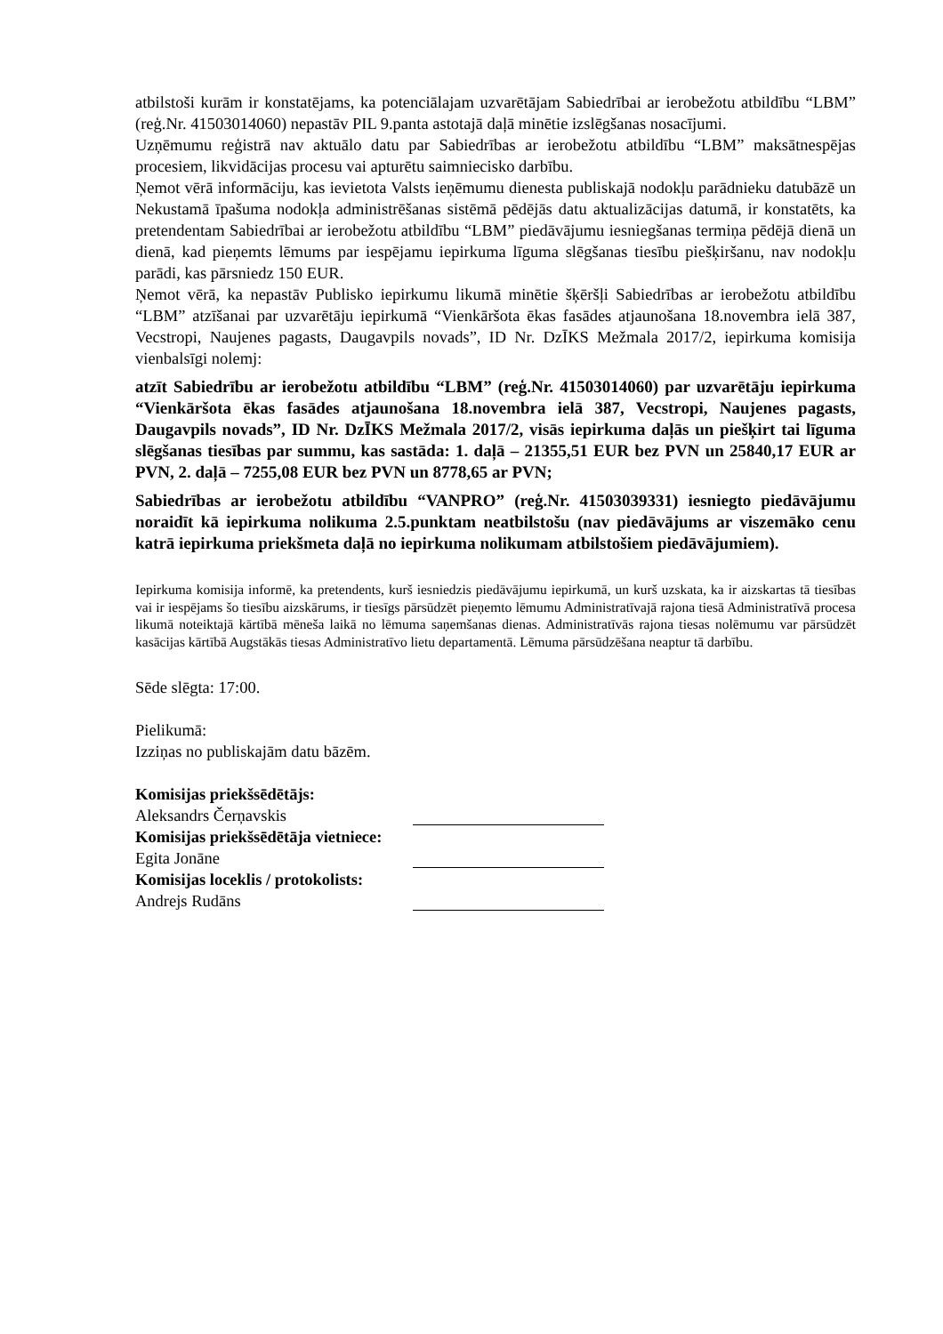atbilstoši kurām ir konstatējams, ka potenciālajam uzvarētājam Sabiedrībai ar ierobežotu atbildību “LBM” (reģ.Nr. 41503014060) nepastāv PIL 9.panta astotajā daļā minētie izslēgšanas nosacījumi.
Uzņēmumu reģistrā nav aktuālo datu par Sabiedrības ar ierobežotu atbildību “LBM” maksātnespējas procesiem, likvidācijas procesu vai apturētu saimniecisko darbību.
Ņemot vērā informāciju, kas ievietota Valsts ieņēmumu dienesta publiskajā nodokļu parādnieku datubāzē un Nekustamā īpašuma nodokļa administrēšanas sistēmā pēdējās datu aktualizācijas datumā, ir konstatēts, ka pretendentam Sabiedrībai ar ierobežotu atbildību “LBM” piedāvājumu iesniegšanas termiņa pēdējā dienā un dienā, kad pieņemts lēmums par iespējamu iepirkuma līguma slēgšanas tiesību piešķiršanu, nav nodokļu parādi, kas pārsniedz 150 EUR.
Ņemot vērā, ka nepastāv Publisko iepirkumu likumā minētie šķēršļi Sabiedrības ar ierobežotu atbildību “LBM” atzīšanai par uzvarētāju iepirkumā “Vienkāršota ēkas fasādes atjaunošana 18.novembra ielā 387, Vecstropi, Naujenes pagasts, Daugavpils novads”, ID Nr. DzĪKS Mežmala 2017/2, iepirkuma komisija vienbalsīgi nolemj:
atzīt Sabiedrību ar ierobežotu atbildību “LBM” (reģ.Nr. 41503014060) par uzvarētāju iepirkuma “Vienkāršota ēkas fasādes atjaunošana 18.novembra ielā 387, Vecstropi, Naujenes pagasts, Daugavpils novads”, ID Nr. DzĪKS Mežmala 2017/2, visās iepirkuma daļās un piešķirt tai līguma slēgšanas tiesības par summu, kas sastāda: 1. daļā – 21355,51 EUR bez PVN un 25840,17 EUR ar PVN, 2. daļā – 7255,08 EUR bez PVN un 8778,65 ar PVN;
Sabiedrības ar ierobežotu atbildību “VANPRO” (reģ.Nr. 41503039331) iesniegto piedāvājumu noraidīt kā iepirkuma nolikuma 2.5.punktam neatbilstošu (nav piedāvājums ar viszemāko cenu katrā iepirkuma priekšmeta daļā no iepirkuma nolikumam atbilstošiem piedāvājumiem).
Iepirkuma komisija informē, ka pretendents, kurš iesniedzis piedāvājumu iepirkumā, un kurš uzskata, ka ir aizskartas tā tiesības vai ir iespējams šo tiesību aizskārums, ir tiesīgs pārsūdzēt pieņemto lēmumu Administratīvajā rajona tiesā Administratīvā procesa likumā noteiktajā kārtībā mēneša laikā no lēmuma saņemšanas dienas. Administratīvās rajona tiesas nolēmumu var pārsūdzēt kasācijas kārtībā Augstākās tiesas Administratīvo lietu departamentā. Lēmuma pārsūdzēšana neaptur tā darbību.
Sēde slēgta: 17:00.
Pielikumā:
Izziņas no publiskajām datu bāzēm.
Komisijas priekšsēdētājs:
Aleksandrs Čerņavskis
Komisijas priekšsēdētāja vietniece:
Egita Jonāne
Komisijas loceklis / protokolists:
Andrejs Rudāns